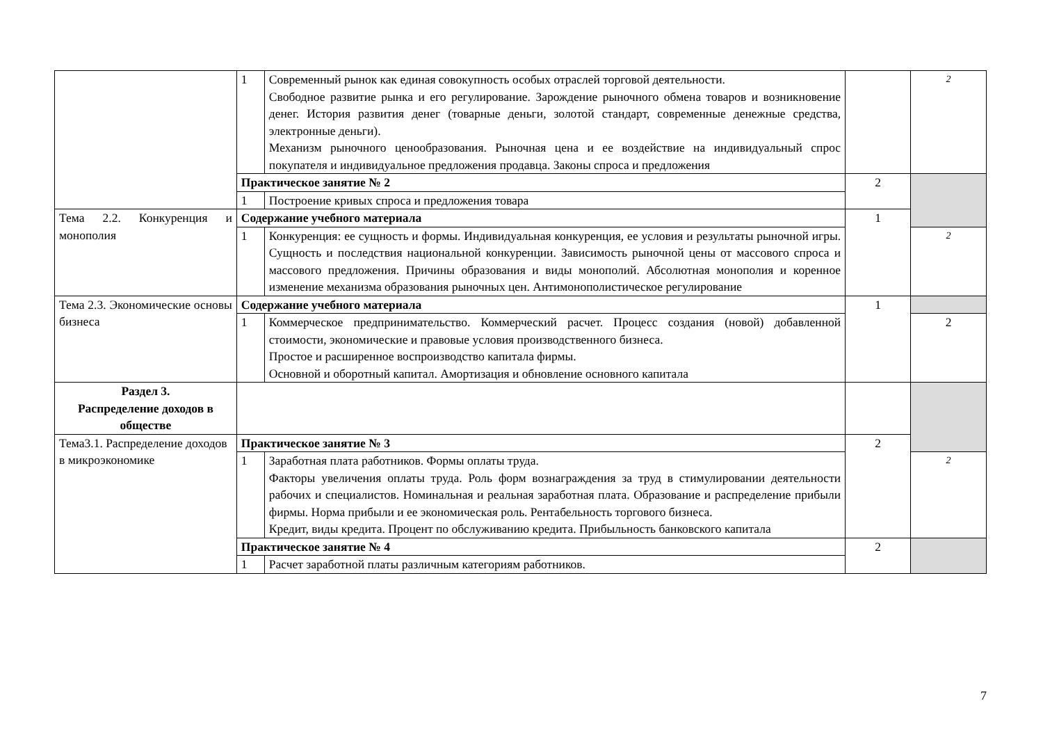| | 1 | Современный рынок как единая совокупность особых отраслей торговой деятельности. Свободное развитие рынка и его регулирование. Зарождение рыночного обмена товаров и возникновение денег. История развития денег (товарные деньги, золотой стандарт, современные денежные средства, электронные деньги). Механизм рыночного ценообразования. Рыночная цена и ее воздействие на индивидуальный спрос покупателя и индивидуальное предложения продавца. Законы спроса и предложения | | 2 |
| | Практическое занятие № 2 | | 2 | |
| | 1 | Построение кривых спроса и предложения товара | | |
| Тема 2.2. Конкуренция и монополия | Содержание учебного материала | | 1 | |
| | 1 | Конкуренция: ее сущность и формы. Индивидуальная конкуренция, ее условия и результаты рыночной игры. Сущность и последствия национальной конкуренции. Зависимость рыночной цены от массового спроса и массового предложения. Причины образования и виды монополий. Абсолютная монополия и коренное изменение механизма образования рыночных цен. Антимонополистическое регулирование | | 2 |
| Тема 2.3. Экономические основы бизнеса | Содержание учебного материала | | 1 | |
| | 1 | Коммерческое предпринимательство. Коммерческий расчет. Процесс создания (новой) добавленной стоимости, экономические и правовые условия производственного бизнеса. Простое и расширенное воспроизводство капитала фирмы. Основной и оборотный капитал. Амортизация и обновление основного капитала | | 2 |
| Раздел 3. Распределение доходов в обществе | | | | |
| Тема3.1. Распределение доходов в микроэкономике | Практическое занятие № 3 | | 2 | |
| | 1 | Заработная плата работников. Формы оплаты труда. Факторы увеличения оплаты труда. Роль форм вознаграждения за труд в стимулировании деятельности рабочих и специалистов. Номинальная и реальная заработная плата. Образование и распределение прибыли фирмы. Норма прибыли и ее экономическая роль. Рентабельность торгового бизнеса. Кредит, виды кредита. Процент по обслуживанию кредита. Прибыльность банковского капитала | | 2 |
| | Практическое занятие № 4 | | 2 | |
| | 1 | Расчет заработной платы различным категориям работников. | | |
7